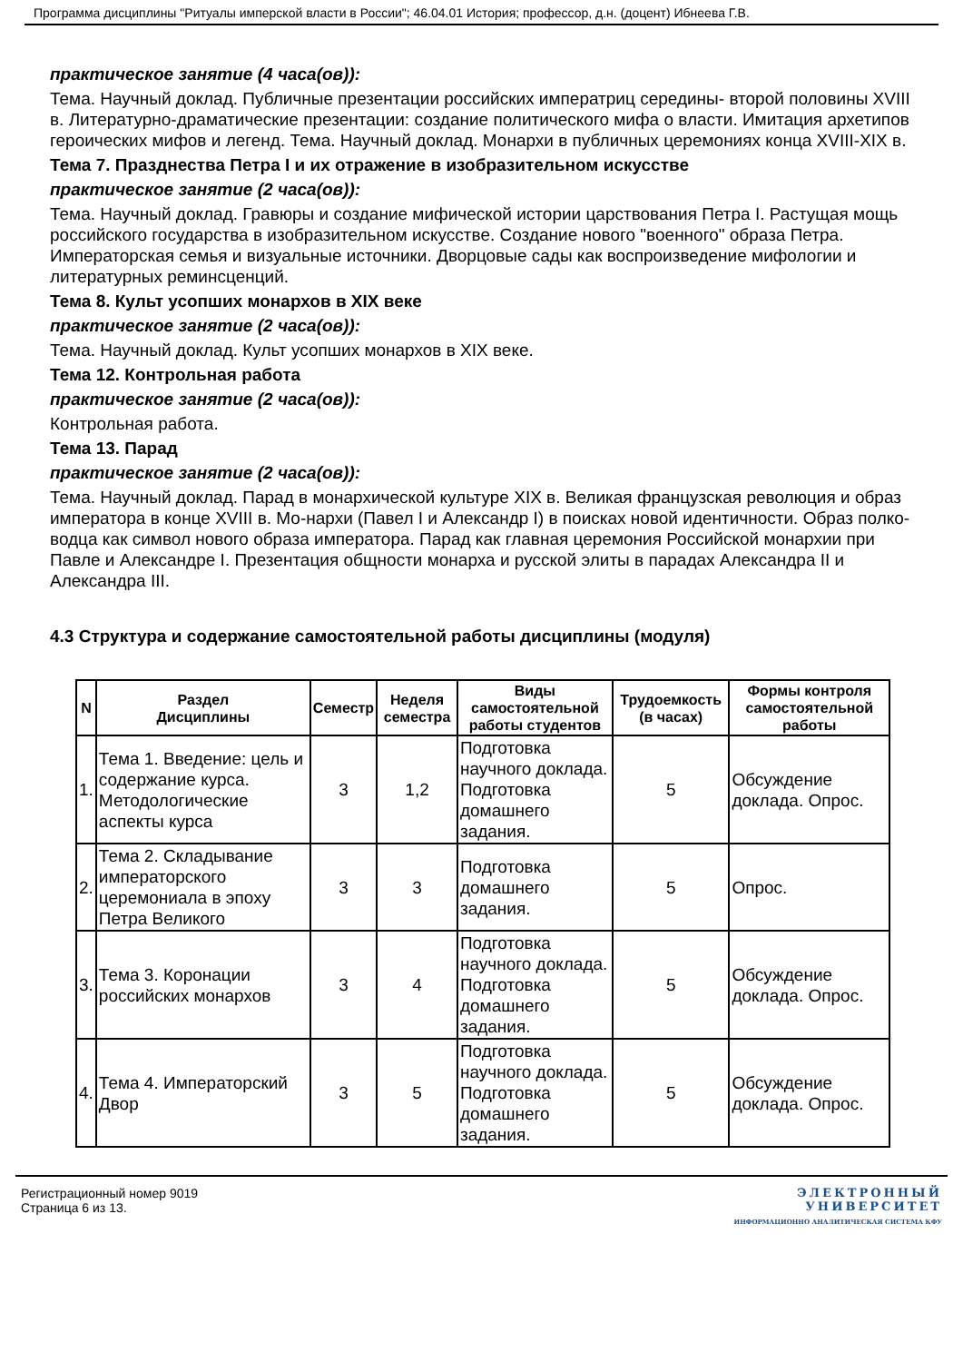Программа дисциплины "Ритуалы имперской власти в России"; 46.04.01 История; профессор, д.н. (доцент) Ибнеева Г.В.
практическое занятие (4 часа(ов)):
Тема. Научный доклад. Публичные презентации российских императриц середины- второй половины XVIII в. Литературно-драматические презентации: создание политического мифа о власти. Имитация архетипов героических мифов и легенд. Тема. Научный доклад. Монархи в публичных церемониях конца XVIII-XIX в.
Тема 7. Празднества Петра I и их отражение в изобразительном искусстве
практическое занятие (2 часа(ов)):
Тема. Научный доклад. Гравюры и создание мифической истории царствования Петра I. Растущая мощь российского государства в изобразительном искусстве. Создание нового "военного" образа Петра. Императорская семья и визуальные источники. Дворцовые сады как воспроизведение мифологии и литературных реминсценций.
Тема 8. Культ усопших монархов в XIX веке
практическое занятие (2 часа(ов)):
Тема. Научный доклад. Культ усопших монархов в XIX веке.
Тема 12. Контрольная работа
практическое занятие (2 часа(ов)):
Контрольная работа.
Тема 13. Парад
практическое занятие (2 часа(ов)):
Тема. Научный доклад. Парад в монархической культуре XIX в. Великая французская революция и образ императора в конце XVIII в. Мо-нархи (Павел I и Александр I) в поисках новой идентичности. Образ полко-водца как символ нового образа императора. Парад как главная церемония Российской монархии при Павле и Александре I. Презентация общности монарха и русской элиты в парадах Александра II и Александра III.
4.3 Структура и содержание самостоятельной работы дисциплины (модуля)
| N | Раздел Дисциплины | Семестр | Неделя семестра | Виды самостоятельной работы студентов | Трудоемкость (в часах) | Формы контроля самостоятельной работы |
| --- | --- | --- | --- | --- | --- | --- |
| 1. | Тема 1. Введение: цель и содержание курса. Методологические аспекты курса | 3 | 1,2 | Подготовка научного доклада. Подготовка домашнего задания. | 5 | Обсуждение доклада. Опрос. |
| 2. | Тема 2. Складывание императорского церемониала в эпоху Петра Великого | 3 | 3 | Подготовка домашнего задания. | 5 | Опрос. |
| 3. | Тема 3. Коронации российских монархов | 3 | 4 | Подготовка научного доклада. Подготовка домашнего задания. | 5 | Обсуждение доклада. Опрос. |
| 4. | Тема 4. Императорский Двор | 3 | 5 | Подготовка научного доклада. Подготовка домашнего задания. | 5 | Обсуждение доклада. Опрос. |
Регистрационный номер 9019
Страница 6 из 13.
ЭЛЕКТРОННЫЙ
УНИВЕРСИТЕТ
ИНФОРМАЦИОННО АНАЛИТИЧЕСКАЯ СИСТЕМА КФУ